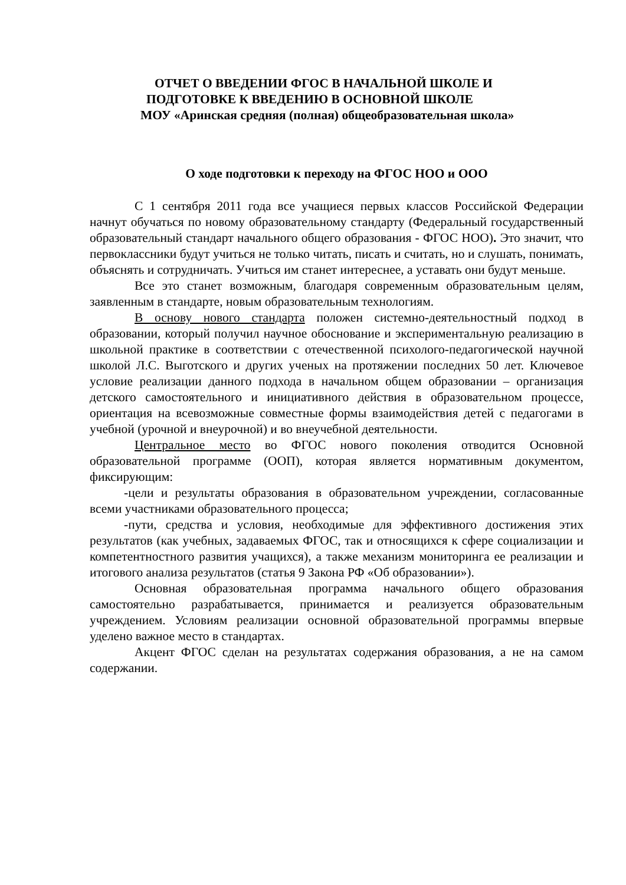ОТЧЕТ О ВВЕДЕНИИ ФГОС В НАЧАЛЬНОЙ ШКОЛЕ И
ПОДГОТОВКЕ К ВВЕДЕНИЮ В ОСНОВНОЙ ШКОЛЕ
МОУ «Аринская средняя (полная) общеобразовательная школа»
О ходе подготовки к переходу на ФГОС НОО и ООО
С 1 сентября 2011 года все учащиеся первых классов Российской Федерации начнут обучаться по новому образовательному стандарту (Федеральный государственный образовательный стандарт начального общего образования - ФГОС НОО). Это значит, что первоклассники будут учиться не только читать, писать и считать, но и слушать, понимать, объяснять и сотрудничать. Учиться им станет интереснее, а уставать они будут меньше.
Все это станет возможным, благодаря современным образовательным целям, заявленным в стандарте, новым образовательным технологиям.
В основу нового стандарта положен системно-деятельностный подход в образовании, который получил научное обоснование и экспериментальную реализацию в школьной практике в соответствии с отечественной психолого-педагогической научной школой Л.С. Выготского и других ученых на протяжении последних 50 лет. Ключевое условие реализации данного подхода в начальном общем образовании – организация детского самостоятельного и инициативного действия в образовательном процессе, ориентация на всевозможные совместные формы взаимодействия детей с педагогами в учебной (урочной и внеурочной) и во внеучебной деятельности.
Центральное место во ФГОС нового поколения отводится Основной образовательной программе (ООП), которая является нормативным документом, фиксирующим:
-цели и результаты образования в образовательном учреждении, согласованные всеми участниками образовательного процесса;
-пути, средства и условия, необходимые для эффективного достижения этих результатов (как учебных, задаваемых ФГОС, так и относящихся к сфере социализации и компетентностного развития учащихся), а также механизм мониторинга ее реализации и итогового анализа результатов (статья 9 Закона РФ «Об образовании»).
Основная образовательная программа начального общего образования самостоятельно разрабатывается, принимается и реализуется образовательным учреждением. Условиям реализации основной образовательной программы впервые уделено важное место в стандартах.
Акцент ФГОС сделан на результатах содержания образования, а не на самом содержании.